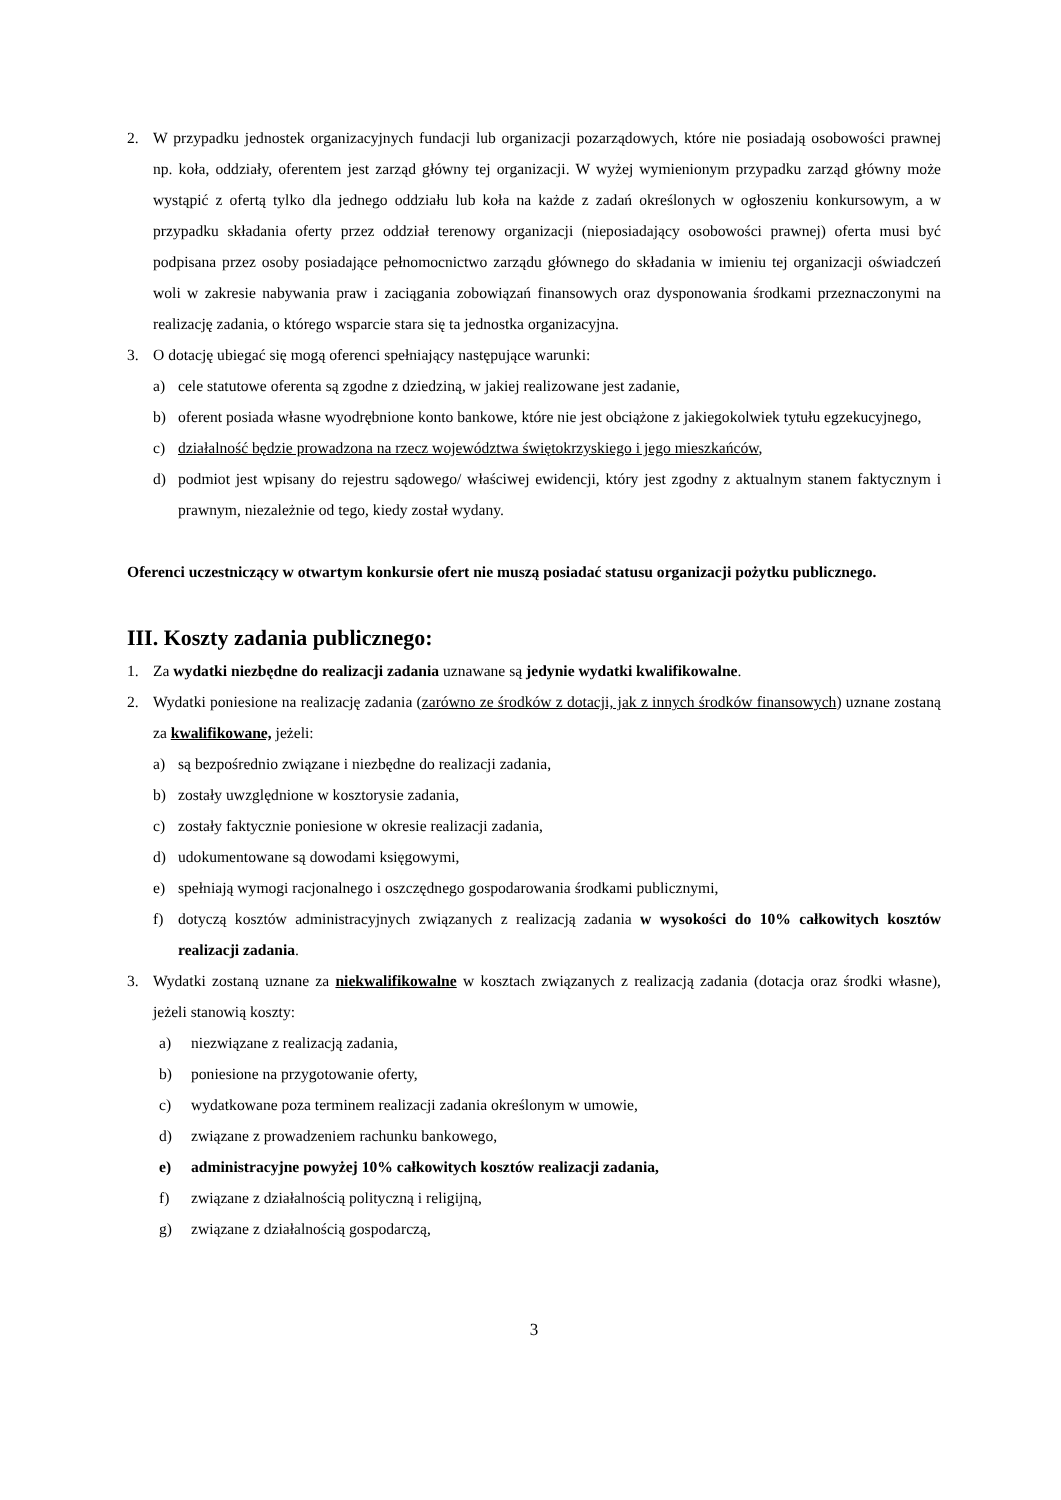2. W przypadku jednostek organizacyjnych fundacji lub organizacji pozarządowych, które nie posiadają osobowości prawnej np. koła, oddziały, oferentem jest zarząd główny tej organizacji. W wyżej wymienionym przypadku zarząd główny może wystąpić z ofertą tylko dla jednego oddziału lub koła na każde z zadań określonych w ogłoszeniu konkursowym, a w przypadku składania oferty przez oddział terenowy organizacji (nieposiadający osobowości prawnej) oferta musi być podpisana przez osoby posiadające pełnomocnictwo zarządu głównego do składania w imieniu tej organizacji oświadczeń woli w zakresie nabywania praw i zaciągania zobowiązań finansowych oraz dysponowania środkami przeznaczonymi na realizację zadania, o którego wsparcie stara się ta jednostka organizacyjna.
3. O dotację ubiegać się mogą oferenci spełniający następujące warunki:
a) cele statutowe oferenta są zgodne z dziedziną, w jakiej realizowane jest zadanie,
b) oferent posiada własne wyodrębnione konto bankowe, które nie jest obciążone z jakiegokolwiek tytułu egzekucyjnego,
c) działalność będzie prowadzona na rzecz województwa świętokrzyskiego i jego mieszkańców,
d) podmiot jest wpisany do rejestru sądowego/ właściwej ewidencji, który jest zgodny z aktualnym stanem faktycznym i prawnym, niezależnie od tego, kiedy został wydany.
Oferenci uczestniczący w otwartym konkursie ofert nie muszą posiadać statusu organizacji pożytku publicznego.
III. Koszty zadania publicznego:
1. Za wydatki niezbędne do realizacji zadania uznawane są jedynie wydatki kwalifikowalne.
2. Wydatki poniesione na realizację zadania (zarówno ze środków z dotacji, jak z innych środków finansowych) uznane zostaną za kwalifikowane, jeżeli:
a) są bezpośrednio związane i niezbędne do realizacji zadania,
b) zostały uwzględnione w kosztorysie zadania,
c) zostały faktycznie poniesione w okresie realizacji zadania,
d) udokumentowane są dowodami księgowymi,
e) spełniają wymogi racjonalnego i oszczędnego gospodarowania środkami publicznymi,
f) dotyczą kosztów administracyjnych związanych z realizacją zadania w wysokości do 10% całkowitych kosztów realizacji zadania.
3. Wydatki zostaną uznane za niekwalifikowalne w kosztach związanych z realizacją zadania (dotacja oraz środki własne), jeżeli stanowią koszty:
a) niezwiązane z realizacją zadania,
b) poniesione na przygotowanie oferty,
c) wydatkowane poza terminem realizacji zadania określonym w umowie,
d) związane z prowadzeniem rachunku bankowego,
e) administracyjne powyżej 10% całkowitych kosztów realizacji zadania,
f) związane z działalnością polityczną i religijną,
g) związane z działalnością gospodarczą,
3